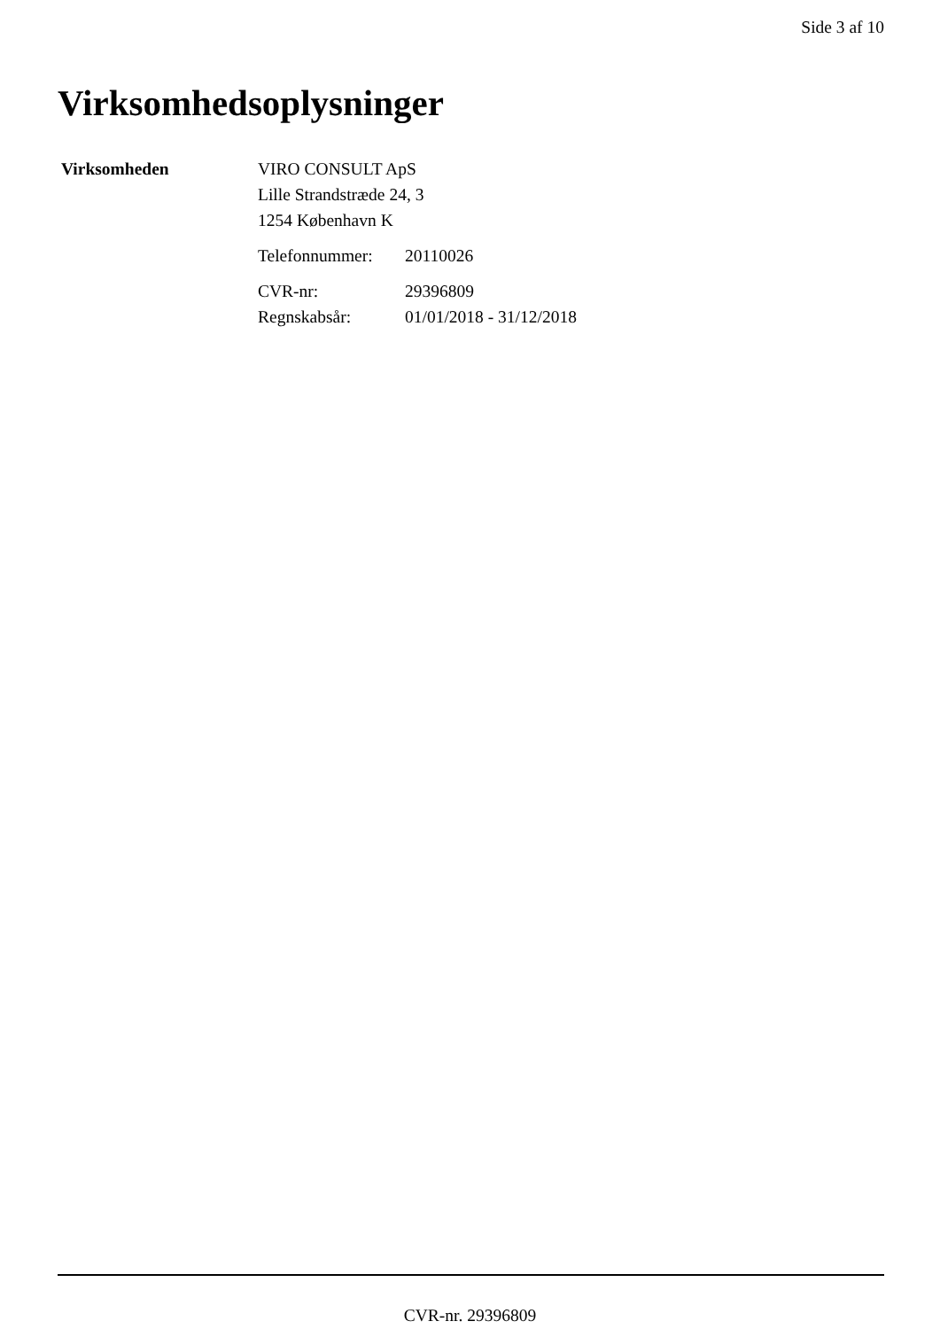Side 3 af 10
Virksomhedsoplysninger
| Virksomheden | VIRO CONSULT ApS | |
| | Lille Strandstræde 24, 3 | |
| | 1254 København K | |
| | Telefonnummer: | 20110026 |
| | CVR-nr: | 29396809 |
| | Regnskabsår: | 01/01/2018 - 31/12/2018 |
CVR-nr. 29396809